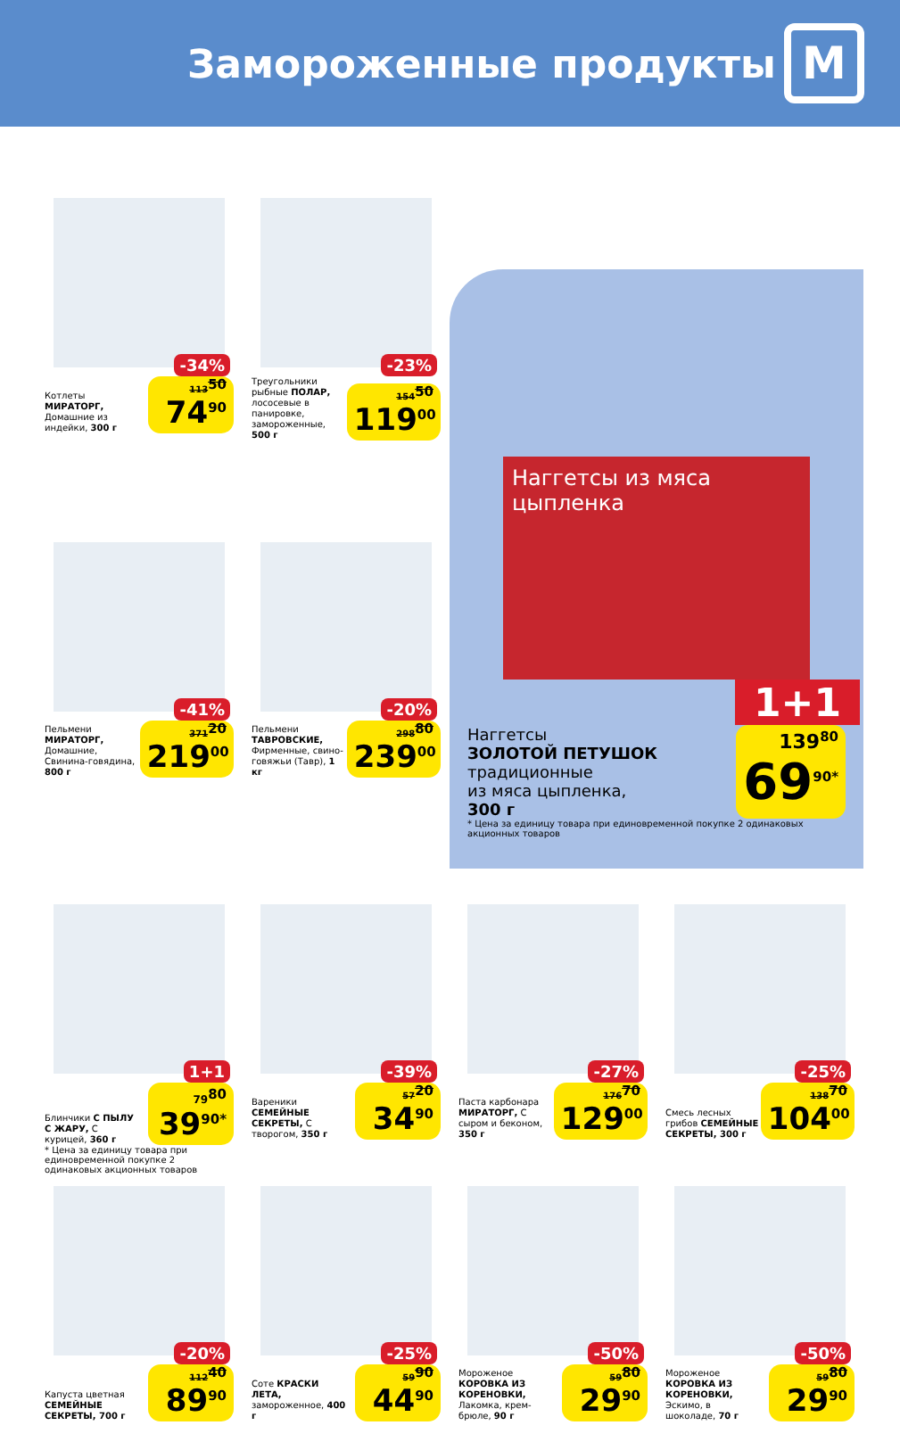Замороженные продукты
М
-34%
Котлеты МИРАТОРГ, Домашние из индейки, 300 г
113<sup>50</sup>
74<sup>90</sup>
-23%
Треугольники рыбные ПОЛАР, лососевые в панировке, замороженные, 500 г
154<sup>50</sup>
119<sup>00</sup>
Наггетсы из мяса цыпленка
1+1
Наггетсы
ЗОЛОТОЙ ПЕТУШОК
традиционные
из мяса цыпленка,
300 г
139<sup>80</sup>
69<sup>90*</sup>
* Цена за единицу товара при единовременной покупке 2 одинаковых акционных товаров
-41%
Пельмени МИРАТОРГ, Домашние, Свинина-говядина, 800 г
371<sup>20</sup>
219<sup>00</sup>
-20%
Пельмени ТАВРОВСКИЕ, Фирменные, свино-говяжьи (Тавр), 1 кг
298<sup>80</sup>
239<sup>00</sup>
1+1
Блинчики С ПЫЛУ С ЖАРУ, С курицей, 360 г
79<sup>80</sup>
39<sup>90*</sup>
* Цена за единицу товара при единовременной покупке 2 одинаковых акционных товаров
-39%
Вареники СЕМЕЙНЫЕ СЕКРЕТЫ, С творогом, 350 г
57<sup>20</sup>
34<sup>90</sup>
-27%
Паста карбонара МИРАТОРГ, С сыром и беконом, 350 г
176<sup>70</sup>
129<sup>00</sup>
-25%
Смесь лесных грибов СЕМЕЙНЫЕ СЕКРЕТЫ, 300 г
138<sup>70</sup>
104<sup>00</sup>
-20%
Капуста цветная СЕМЕЙНЫЕ СЕКРЕТЫ, 700 г
112<sup>40</sup>
89<sup>90</sup>
-25%
Соте КРАСКИ ЛЕТА, замороженное, 400 г
59<sup>90</sup>
44<sup>90</sup>
-50%
Мороженое КОРОВКА ИЗ КОРЕНОВКИ, Лакомка, крем-брюле, 90 г
59<sup>80</sup>
29<sup>90</sup>
-50%
Мороженое КОРОВКА ИЗ КОРЕНОВКИ, Эскимо, в шоколаде, 70 г
59<sup>80</sup>
29<sup>90</sup>